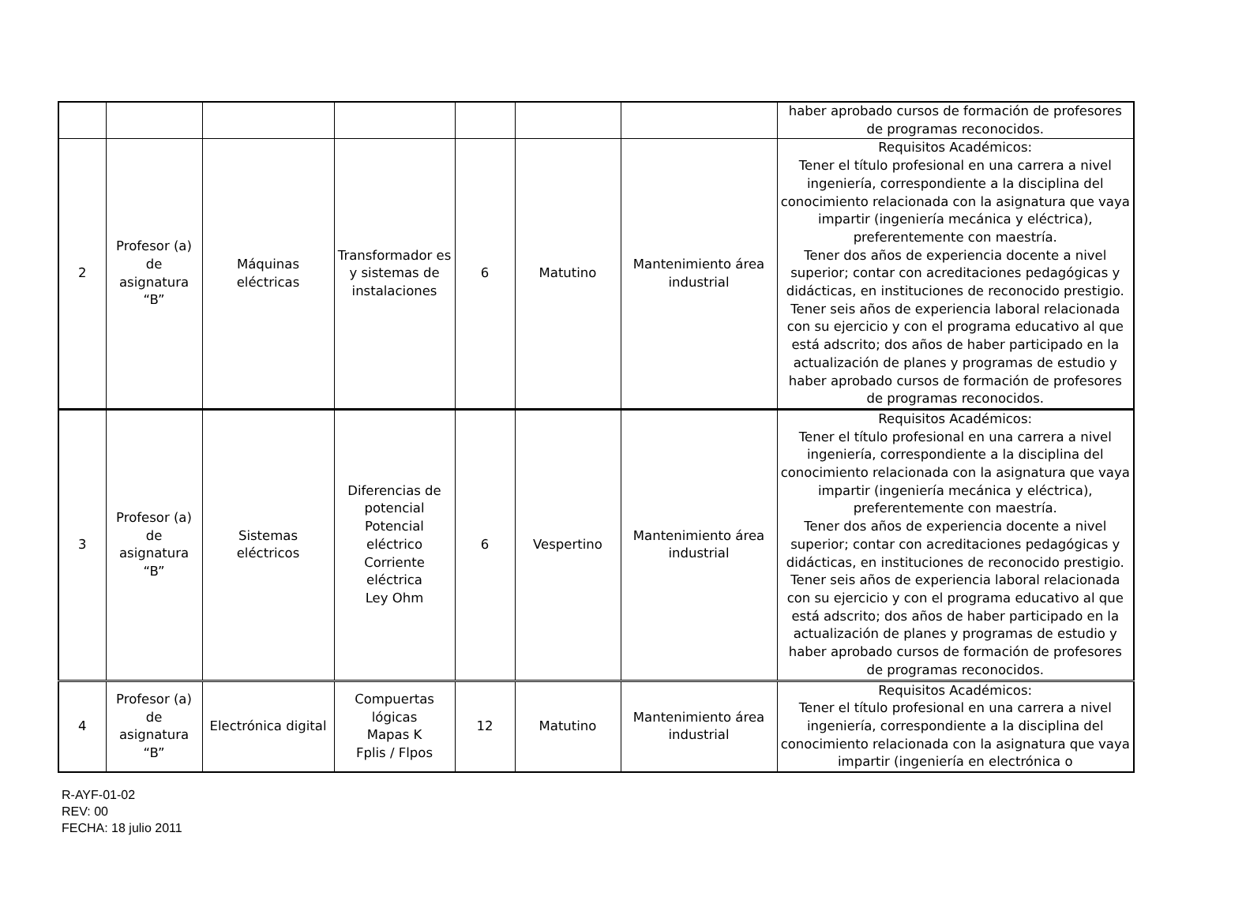| | | | | | | | haber aprobado cursos de formación de profesores de programas reconocidos. |
| 2 | Profesor (a) de asignatura “B” | Máquinas eléctricas | Transformador es y sistemas de instalaciones | 6 | Matutino | Mantenimiento área industrial | Requisitos Académicos: Tener el título profesional en una carrera a nivel ingeniería, correspondiente a la disciplina del conocimiento relacionada con la asignatura que vaya impartir (ingeniería mecánica y eléctrica), preferentemente con maestría. Tener dos años de experiencia docente a nivel superior; contar con acreditaciones pedagógicas y didácticas, en instituciones de reconocido prestigio. Tener seis años de experiencia laboral relacionada con su ejercicio y con el programa educativo al que está adscrito; dos años de haber participado en la actualización de planes y programas de estudio y haber aprobado cursos de formación de profesores de programas reconocidos. |
| 3 | Profesor (a) de asignatura “B” | Sistemas eléctricos | Diferencias de potencial Potencial eléctrico Corriente eléctrica Ley Ohm | 6 | Vespertino | Mantenimiento área industrial | Requisitos Académicos: Tener el título profesional en una carrera a nivel ingeniería, correspondiente a la disciplina del conocimiento relacionada con la asignatura que vaya impartir (ingeniería mecánica y eléctrica), preferentemente con maestría. Tener dos años de experiencia docente a nivel superior; contar con acreditaciones pedagógicas y didácticas, en instituciones de reconocido prestigio. Tener seis años de experiencia laboral relacionada con su ejercicio y con el programa educativo al que está adscrito; dos años de haber participado en la actualización de planes y programas de estudio y haber aprobado cursos de formación de profesores de programas reconocidos. |
| 4 | Profesor (a) de asignatura “B” | Electrónica digital | Compuertas lógicas Mapas K Fplis / Flpos | 12 | Matutino | Mantenimiento área industrial | Requisitos Académicos: Tener el título profesional en una carrera a nivel ingeniería, correspondiente a la disciplina del conocimiento relacionada con la asignatura que vaya impartir (ingeniería en electrónica o |
R-AYF-01-02
REV: 00
FECHA: 18 julio 2011